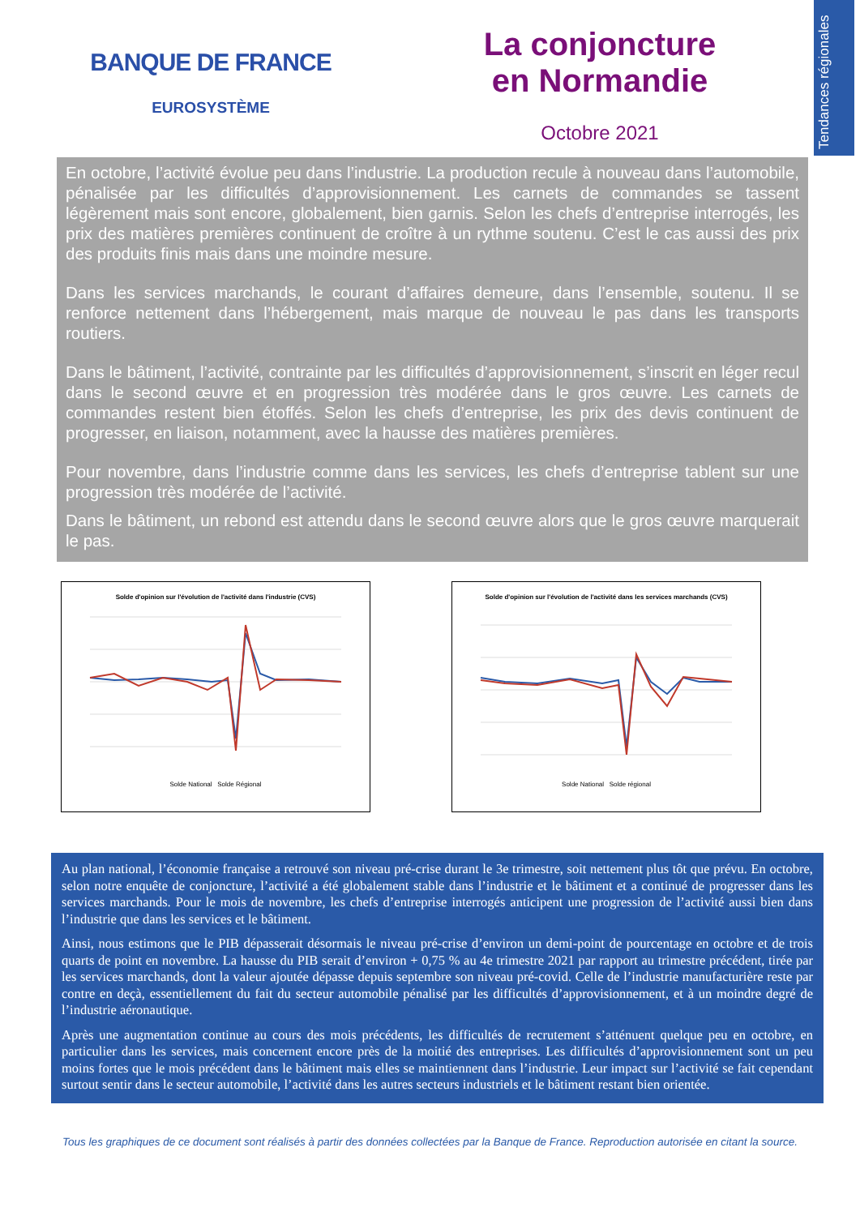Tendances régionales
BANQUE DE FRANCE
EUROSYSTÈME
La conjoncture
en Normandie
Octobre 2021
En octobre, l’activité évolue peu dans l’industrie. La production recule à nouveau dans l’automobile, pénalisée par les difficultés d’approvisionnement. Les carnets de commandes se tassent légèrement mais sont encore, globalement, bien garnis. Selon les chefs d’entreprise interrogés, les prix des matières premières continuent de croître à un rythme soutenu. C’est le cas aussi des prix des produits finis mais dans une moindre mesure.
Dans les services marchands, le courant d’affaires demeure, dans l’ensemble, soutenu. Il se renforce nettement dans l’hébergement, mais marque de nouveau le pas dans les transports routiers.
Dans le bâtiment, l’activité, contrainte par les difficultés d’approvisionnement, s’inscrit en léger recul dans le second œuvre et en progression très modérée dans le gros œuvre. Les carnets de commandes restent bien étoffés. Selon les chefs d’entreprise, les prix des devis continuent de progresser, en liaison, notamment, avec la hausse des matières premières.
Pour novembre, dans l’industrie comme dans les services, les chefs d’entreprise tablent sur une progression très modérée de l’activité.
Dans le bâtiment, un rebond est attendu dans le second œuvre alors que le gros œuvre marquerait le pas.
Solde d'opinion sur l'évolution de l'activité dans l'industrie (CVS)
Solde National Solde Régional
Solde d'opinion sur l'évolution de l'activité dans les services marchands (CVS)
Solde National Solde régional
Au plan national, l’économie française a retrouvé son niveau pré-crise durant le 3e trimestre, soit nettement plus tôt que prévu. En octobre, selon notre enquête de conjoncture, l’activité a été globalement stable dans l’industrie et le bâtiment et a continué de progresser dans les services marchands. Pour le mois de novembre, les chefs d’entreprise interrogés anticipent une progression de l’activité aussi bien dans l’industrie que dans les services et le bâtiment.
Ainsi, nous estimons que le PIB dépasserait désormais le niveau pré-crise d’environ un demi-point de pourcentage en octobre et de trois quarts de point en novembre. La hausse du PIB serait d’environ + 0,75 % au 4e trimestre 2021 par rapport au trimestre précédent, tirée par les services marchands, dont la valeur ajoutée dépasse depuis septembre son niveau pré-covid. Celle de l’industrie manufacturière reste par contre en deçà, essentiellement du fait du secteur automobile pénalisé par les difficultés d’approvisionnement, et à un moindre degré de l’industrie aéronautique.
Après une augmentation continue au cours des mois précédents, les difficultés de recrutement s’atténuent quelque peu en octobre, en particulier dans les services, mais concernent encore près de la moitié des entreprises. Les difficultés d’approvisionnement sont un peu moins fortes que le mois précédent dans le bâtiment mais elles se maintiennent dans l’industrie. Leur impact sur l’activité se fait cependant surtout sentir dans le secteur automobile, l’activité dans les autres secteurs industriels et le bâtiment restant bien orientée.
Tous les graphiques de ce document sont réalisés à partir des données collectées par la Banque de France. Reproduction autorisée en citant la source.